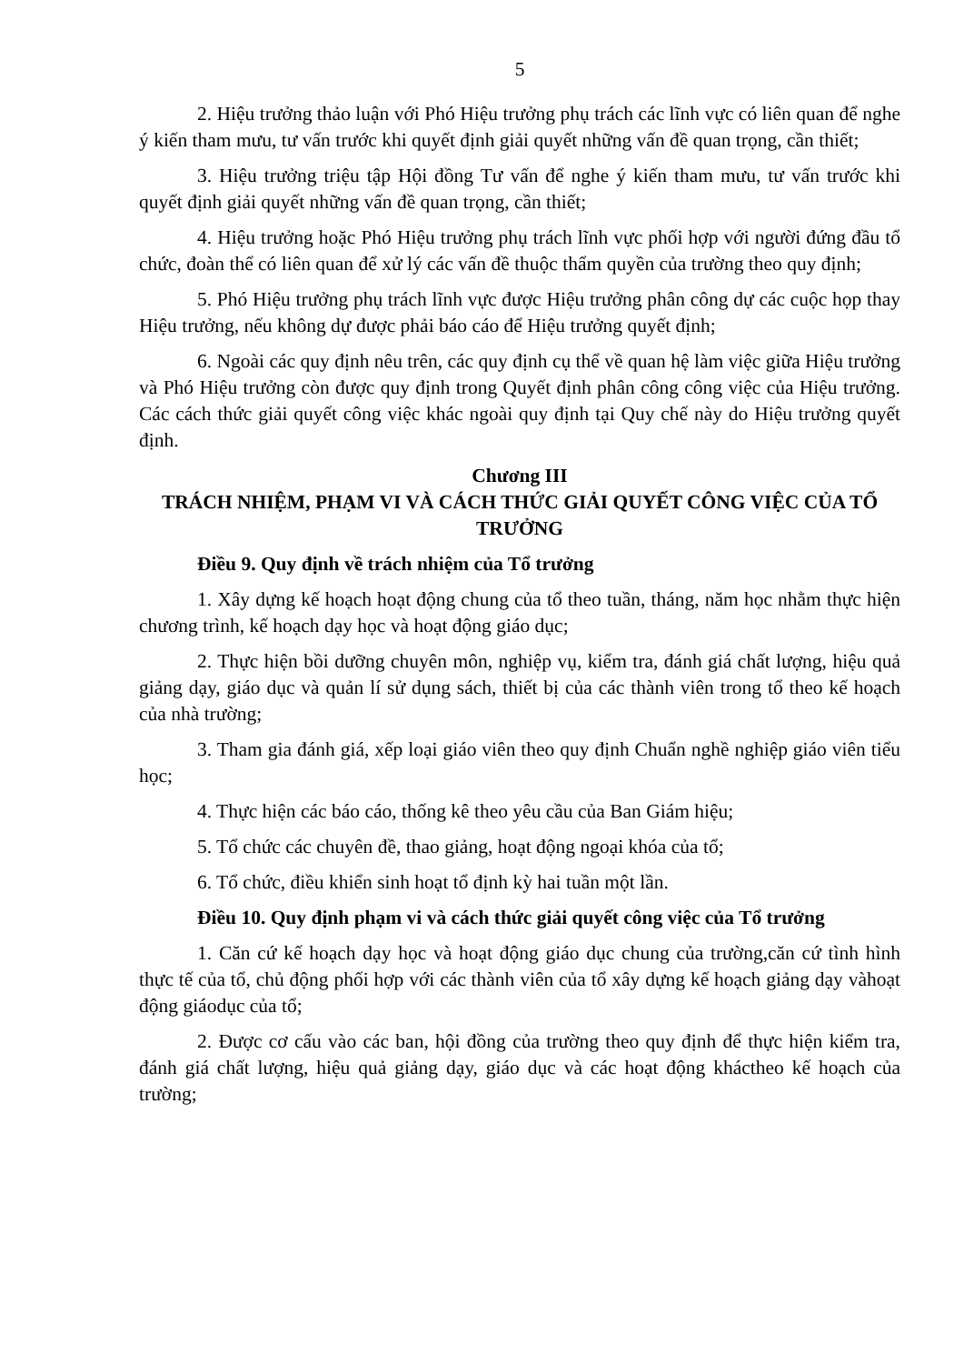5
2. Hiệu trưởng thảo luận với Phó Hiệu trưởng phụ trách các lĩnh vực có liên quan để nghe ý kiến tham mưu, tư vấn trước khi quyết định giải quyết những vấn đề quan trọng, cần thiết;
3. Hiệu trưởng triệu tập Hội đồng Tư vấn để nghe ý kiến tham mưu, tư vấn trước khi quyết định giải quyết những vấn đề quan trọng, cần thiết;
4. Hiệu trưởng hoặc Phó Hiệu trưởng phụ trách lĩnh vực phối hợp với người đứng đầu tổ chức, đoàn thể có liên quan để xử lý các vấn đề thuộc thẩm quyền của trường theo quy định;
5. Phó Hiệu trưởng phụ trách lĩnh vực được Hiệu trưởng phân công dự các cuộc họp thay Hiệu trưởng, nếu không dự được phải báo cáo để Hiệu trưởng quyết định;
6. Ngoài các quy định nêu trên, các quy định cụ thể về quan hệ làm việc giữa Hiệu trưởng và Phó Hiệu trưởng còn được quy định trong Quyết định phân công công việc của Hiệu trưởng. Các cách thức giải quyết công việc khác ngoài quy định tại Quy chế này do Hiệu trưởng quyết định.
Chương III
TRÁCH NHIỆM, PHẠM VI VÀ CÁCH THỨC GIẢI QUYẾT CÔNG VIỆC CỦA TỔ TRƯỞNG
Điều 9. Quy định về trách nhiệm của Tổ trưởng
1. Xây dựng kế hoạch hoạt động chung của tổ theo tuần, tháng, năm học nhằm thực hiện chương trình, kế hoạch dạy học và hoạt động giáo dục;
2. Thực hiện bồi dưỡng chuyên môn, nghiệp vụ, kiểm tra, đánh giá chất lượng, hiệu quả giảng dạy, giáo dục và quản lí sử dụng sách, thiết bị của các thành viên trong tổ theo kế hoạch của nhà trường;
3. Tham gia đánh giá, xếp loại giáo viên theo quy định Chuẩn nghề nghiệp giáo viên tiểu học;
4. Thực hiện các báo cáo, thống kê theo yêu cầu của Ban Giám hiệu;
5. Tổ chức các chuyên đề, thao giảng, hoạt động ngoại khóa của tổ;
6. Tổ chức, điều khiển sinh hoạt tổ định kỳ hai tuần một lần.
Điều 10. Quy định phạm vi và cách thức giải quyết công việc của Tổ trưởng
1. Căn cứ kế hoạch dạy học và hoạt động giáo dục chung của trường,căn cứ tình hình thực tế của tổ, chủ động phối hợp với các thành viên của tổ xây dựng kế hoạch giảng dạy vàhoạt động giáodục của tổ;
2. Được cơ cấu vào các ban, hội đồng của trường theo quy định để thực hiện kiểm tra, đánh giá chất lượng, hiệu quả giảng dạy, giáo dục và các hoạt động kháctheo kế hoạch của trường;